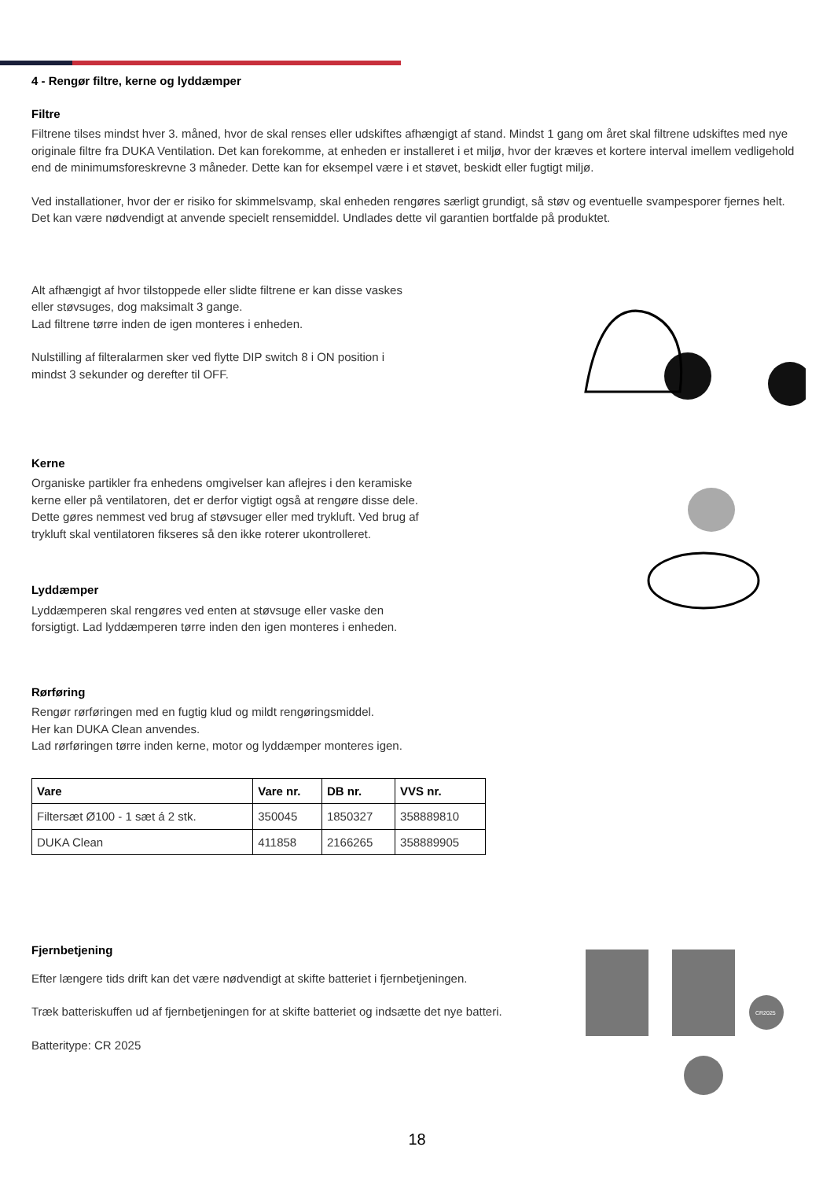4 - Rengør filtre, kerne og lyddæmper
Filtre
Filtrene tilses mindst hver 3. måned, hvor de skal renses eller udskiftes afhængigt af stand. Mindst 1 gang om året skal filtrene udskiftes med nye originale filtre fra DUKA Ventilation. Det kan forekomme, at enheden er installeret i et miljø, hvor der kræves et kortere interval imellem vedligehold end de minimumsforeskrevne 3 måneder. Dette kan for eksempel være i et støvet, beskidt eller fugtigt miljø.
Ved installationer, hvor der er risiko for skimmelsvamp, skal enheden rengøres særligt grundigt, så støv og eventuelle svampesporer fjernes helt. Det kan være nødvendigt at anvende specielt rensemiddel. Undlades dette vil garantien bortfalde på produktet.
Alt afhængigt af hvor tilstoppede eller slidte filtrene er kan disse vaskes eller støvsuges, dog maksimalt 3 gange.
Lad filtrene tørre inden de igen monteres i enheden.
Nulstilling af filteralarmen sker ved flytte DIP switch 8 i ON position i mindst 3 sekunder og derefter til OFF.
Kerne
Organiske partikler fra enhedens omgivelser kan aflejres i den keramiske kerne eller på ventilatoren, det er derfor vigtigt også at rengøre disse dele. Dette gøres nemmest ved brug af støvsuger eller med trykluft. Ved brug af trykluft skal ventilatoren fikseres så den ikke roterer ukontrolleret.
Lyddæmper
Lyddæmperen skal rengøres ved enten at støvsuge eller vaske den forsigtigt. Lad lyddæmperen tørre inden den igen monteres i enheden.
Rørføring
Rengør rørføringen med en fugtig klud og mildt rengøringsmiddel.
Her kan DUKA Clean anvendes.
Lad rørføringen tørre inden kerne, motor og lyddæmper monteres igen.
| Vare | Vare nr. | DB nr. | VVS nr. |
| --- | --- | --- | --- |
| Filtersæt Ø100 - 1 sæt á 2 stk. | 350045 | 1850327 | 358889810 |
| DUKA Clean | 411858 | 2166265 | 358889905 |
Fjernbetjening
Efter længere tids drift kan det være nødvendigt at skifte batteriet i fjernbetjeningen.
Træk batteriskuffen ud af fjernbetjeningen for at skifte batteriet og indsætte det nye batteri.
Batteritype: CR 2025
CR2025
18